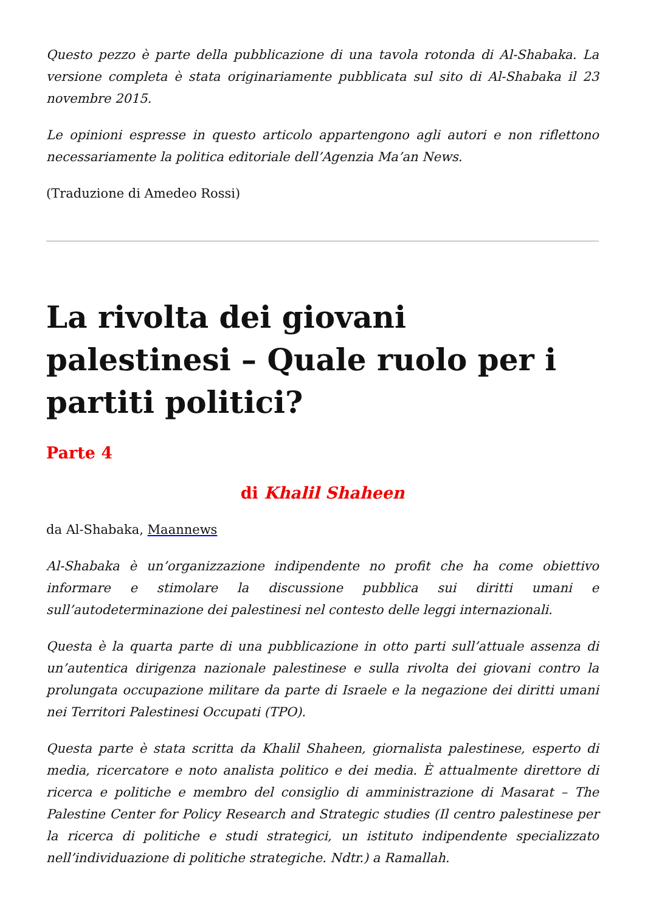Questo pezzo è parte della pubblicazione di una tavola rotonda di Al-Shabaka. La versione completa è stata originariamente pubblicata sul sito di Al-Shabaka il 23 novembre 2015.
Le opinioni espresse in questo articolo appartengono agli autori e non riflettono necessariamente la politica editoriale dell’Agenzia Ma’an News.
(Traduzione di Amedeo Rossi)
La rivolta dei giovani palestinesi – Quale ruolo per i partiti politici?
Parte 4
di Khalil Shaheen
da Al-Shabaka, Maannews
Al-Shabaka è un’organizzazione indipendente no profit che ha come obiettivo informare e stimolare la discussione pubblica sui diritti umani e sull’autodeterminazione dei palestinesi nel contesto delle leggi internazionali.
Questa è la quarta parte di una pubblicazione in otto parti sull’attuale assenza di un’autentica dirigenza nazionale palestinese e sulla rivolta dei giovani contro la prolungata occupazione militare da parte di Israele e la negazione dei diritti umani nei Territori Palestinesi Occupati (TPO).
Questa parte è stata scritta da Khalil Shaheen, giornalista palestinese, esperto di media, ricercatore e noto analista politico e dei media. È attualmente direttore di ricerca e politiche e membro del consiglio di amministrazione di Masarat – The Palestine Center for Policy Research and Strategic studies (Il centro palestinese per la ricerca di politiche e studi strategici, un istituto indipendente specializzato nell’individuazione di politiche strategiche. Ndtr.) a Ramallah.